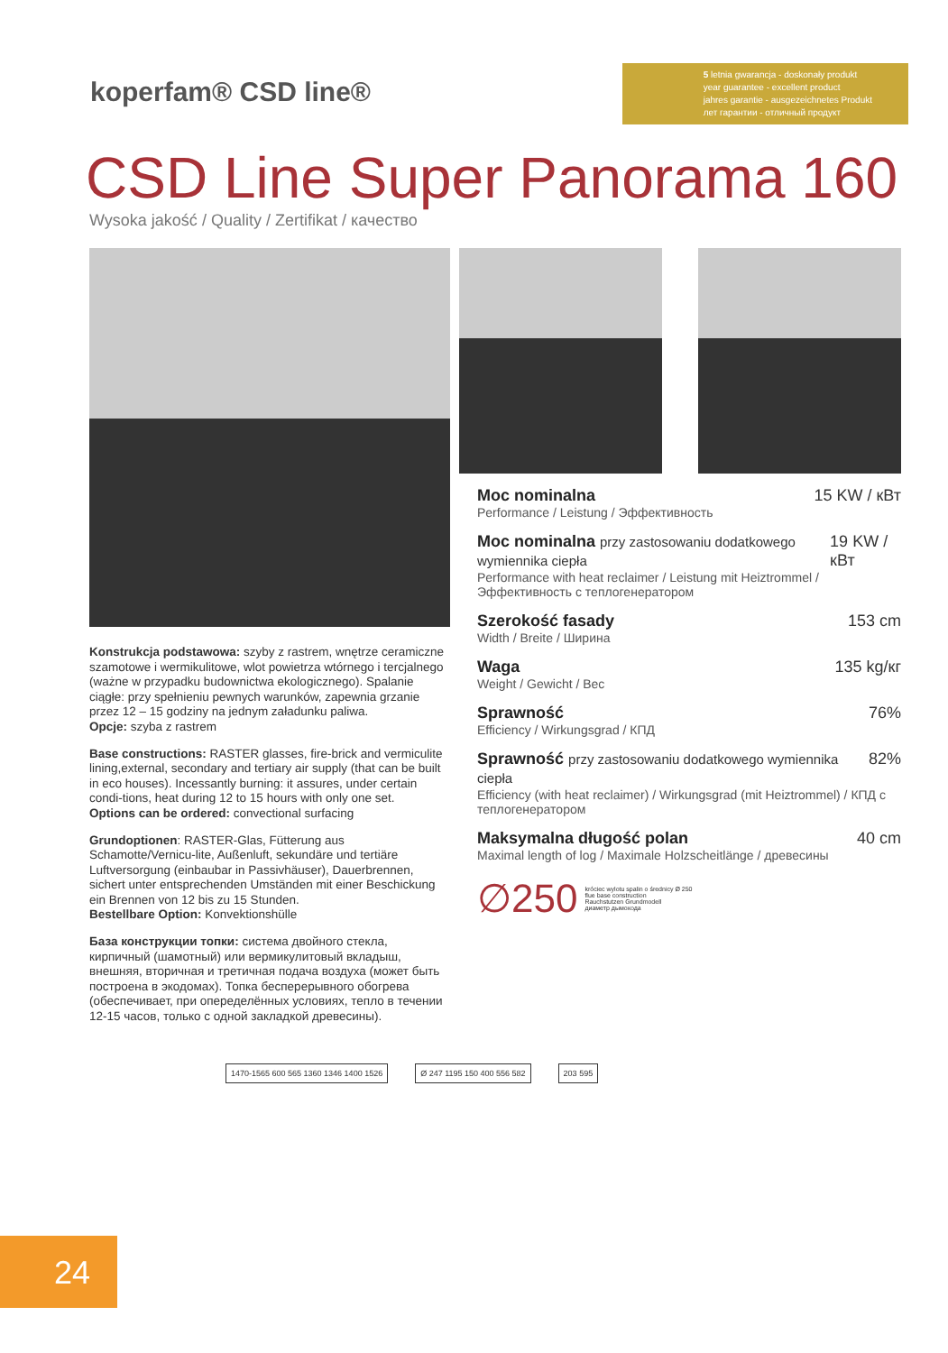koperfam® CSD line®
5 letnia gwarancja - doskonały produkt
year guarantee - excellent product
jahres garantie - ausgezeichnetes Produkt
лет гарантии - отличный продукт
CSD Line Super Panorama 160
Wysoka jakość / Quality / Zertifikat / качество
Konstrukcja podstawowa: szyby z rastrem, wnętrze ceramiczne szamotowe i wermikulitowe, wlot powietrza wtórnego i tercjalnego (ważne w przypadku budownictwa ekologicznego). Spalanie ciągłe: przy spełnieniu pewnych warunków, zapewnia grzanie przez 12 – 15 godziny na jednym załadunku paliwa.
Opcje: szyba z rastrem
Base constructions: RASTER glasses, fire-brick and vermiculite lining,external, secondary and tertiary air supply (that can be built in eco houses). Incessantly burning: it assures, under certain condi-tions, heat during 12 to 15 hours with only one set.
Options can be ordered: convectional surfacing
Grundoptionen: RASTER-Glas, Fütterung aus Schamotte/Vernicu-lite, Außenluft, sekundäre und tertiäre Luftversorgung (einbaubar in Passivhäuser), Dauerbrennen, sichert unter entsprechenden Umständen mit einer Beschickung ein Brennen von 12 bis zu 15 Stunden.
Bestellbare Option: Konvektionshülle
База конструкции топки: система двойного стекла, кирпичный (шамотный) или вермикулитовый вкладыш, внешняя, вторичная и третичная подача воздуха (может быть построена в экодомах). Топка бесперерывного обогрева (обеспечивает, при опеределённых условиях, тепло в течении 12-15 часов, только с одной закладкой древесины).
Moc nominalna 15 KW / кВт
Performance / Leistung / Эффективность
Moc nominalna przy zastosowaniu dodatkowego wymiennika ciepła 19 KW / кВт
Performance with heat reclaimer / Leistung mit Heiztrommel / Эффективность с теплогенератором
Szerokość fasady 153 cm
Width / Breite / Ширина
Waga 135 kg/кг
Weight / Gewicht / Bec
Sprawność 76%
Efficiency / Wirkungsgrad / КПД
Sprawność przy zastosowaniu dodatkowego wymiennika ciepła 82%
Efficiency (with heat reclaimer) / Wirkungsgrad (mit Heiztrommel) / КПД с теплогенератором
Maksymalna długość polan 40 cm
Maximal length of log / Maximale Holzscheitlänge / древесины
∅250 króciec wylotu spalin o średnicy Ø 250
flue base construction
Rauchstutzen Grundmodell
диаметр дымохода
1470-1565 600 565 1360 1346 1400 1526
Ø 247 1195 150 400 556 582 203 595
24